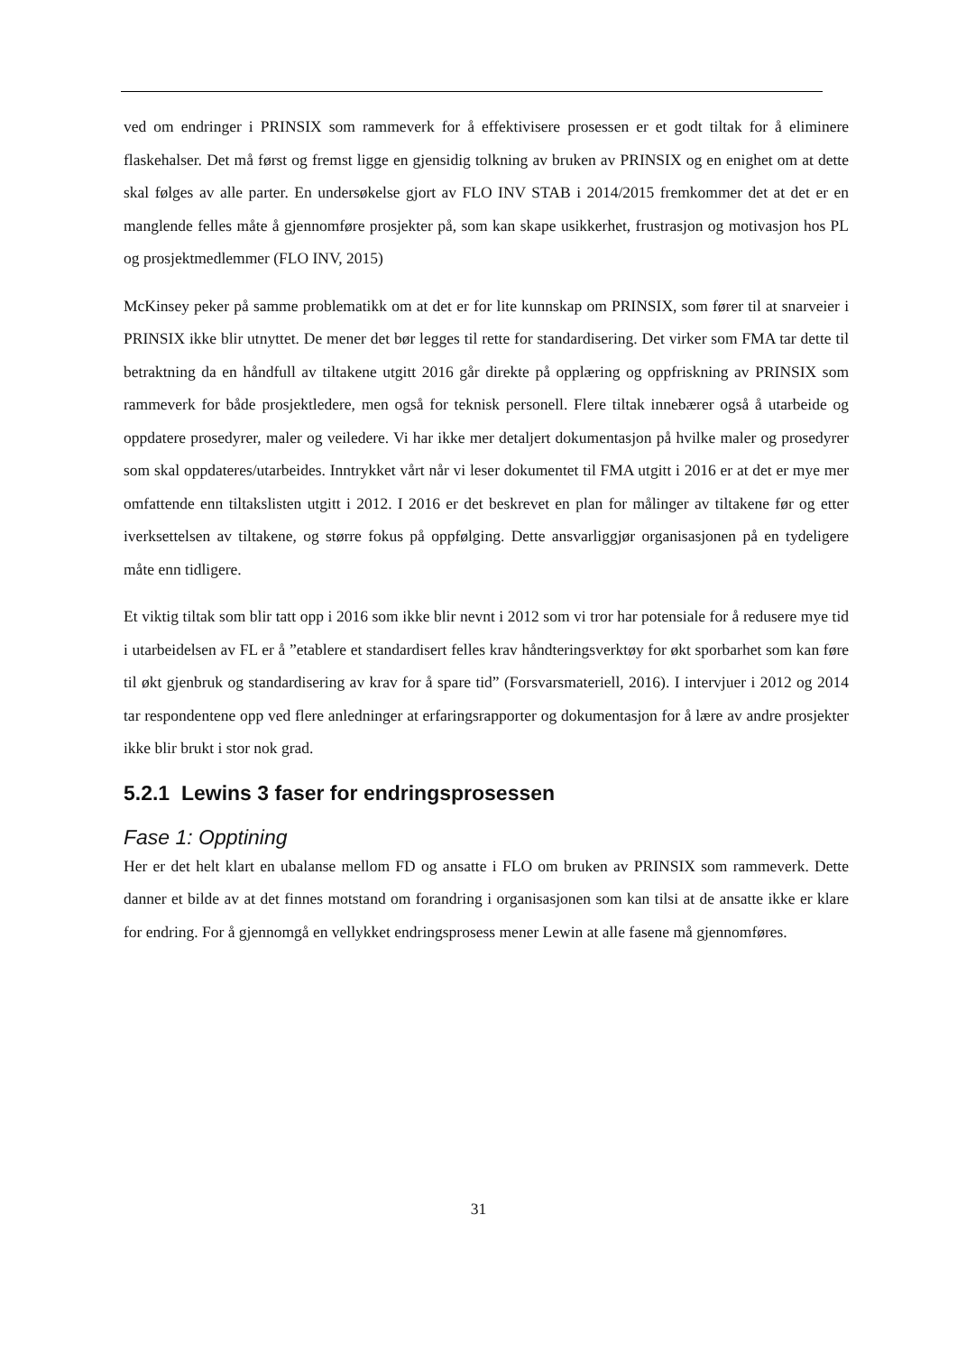ved om endringer i PRINSIX som rammeverk for å effektivisere prosessen er et godt tiltak for å eliminere flaskehalser. Det må først og fremst ligge en gjensidig tolkning av bruken av PRINSIX og en enighet om at dette skal følges av alle parter. En undersøkelse gjort av FLO INV STAB i 2014/2015 fremkommer det at det er en manglende felles måte å gjennomføre prosjekter på, som kan skape usikkerhet, frustrasjon og motivasjon hos PL og prosjektmedlemmer (FLO INV, 2015)
McKinsey peker på samme problematikk om at det er for lite kunnskap om PRINSIX, som fører til at snarveier i PRINSIX ikke blir utnyttet. De mener det bør legges til rette for standardisering. Det virker som FMA tar dette til betraktning da en håndfull av tiltakene utgitt 2016 går direkte på opplæring og oppfriskning av PRINSIX som rammeverk for både prosjektledere, men også for teknisk personell. Flere tiltak innebærer også å utarbeide og oppdatere prosedyrer, maler og veiledere. Vi har ikke mer detaljert dokumentasjon på hvilke maler og prosedyrer som skal oppdateres/utarbeides. Inntrykket vårt når vi leser dokumentet til FMA utgitt i 2016 er at det er mye mer omfattende enn tiltakslisten utgitt i 2012. I 2016 er det beskrevet en plan for målinger av tiltakene før og etter iverksettelsen av tiltakene, og større fokus på oppfølging. Dette ansvarliggjør organisasjonen på en tydeligere måte enn tidligere.
Et viktig tiltak som blir tatt opp i 2016 som ikke blir nevnt i 2012 som vi tror har potensiale for å redusere mye tid i utarbeidelsen av FL er å ”etablere et standardisert felles krav håndteringsverktøy for økt sporbarhet som kan føre til økt gjenbruk og standardisering av krav for å spare tid” (Forsvarsmateriell, 2016). I intervjuer i 2012 og 2014 tar respondentene opp ved flere anledninger at erfaringsrapporter og dokumentasjon for å lære av andre prosjekter ikke blir brukt i stor nok grad.
5.2.1 Lewins 3 faser for endringsprosessen
Fase 1: Opptining
Her er det helt klart en ubalanse mellom FD og ansatte i FLO om bruken av PRINSIX som rammeverk. Dette danner et bilde av at det finnes motstand om forandring i organisasjonen som kan tilsi at de ansatte ikke er klare for endring. For å gjennomgå en vellykket endringsprosess mener Lewin at alle fasene må gjennomføres.
31